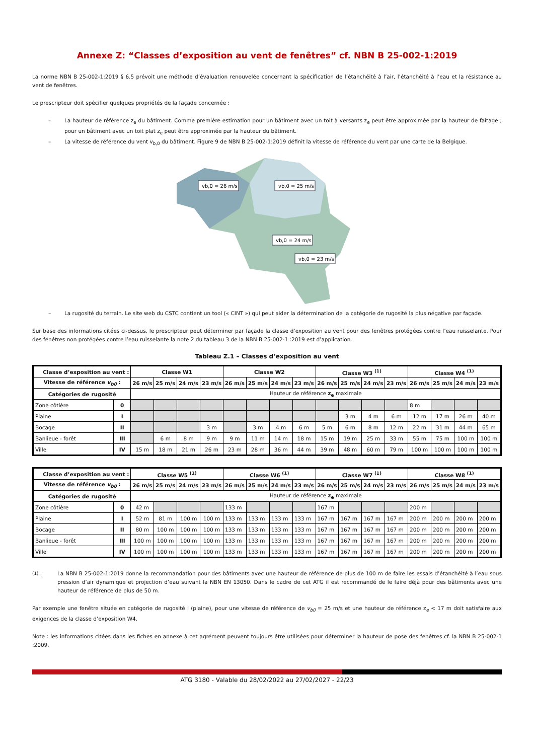Annexe Z: “Classes d’exposition au vent de fenêtres” cf. NBN B 25-002-1:2019
La norme NBN B 25-002-1:2019 § 6.5 prévoit une méthode d’évaluation renouvelée concernant la spécification de l’étanchéité à l’air, l’étanchéité à l’eau et la résistance au vent de fenêtres.
Le prescripteur doit spécifier quelques propriétés de la façade concernée :
– La hauteur de référence z<sub>e</sub> du bâtiment. Comme première estimation pour un bâtiment avec un toit à versants z<sub>e</sub> peut être approximée par la hauteur de faîtage ; pour un bâtiment avec un toit plat z<sub>e</sub> peut être approximée par la hauteur du bâtiment.
– La vitesse de référence du vent v<sub>b,0</sub> du bâtiment. Figure 9 de NBN B 25-002-1:2019 définit la vitesse de référence du vent par une carte de la Belgique.
vb,0 = 26 m/s
vb,0 = 25 m/s
vb,0 = 24 m/s
vb,0 = 23 m/s
– La rugosité du terrain. Le site web du CSTC contient un tool (« CINT ») qui peut aider la détermination de la catégorie de rugosité la plus négative par façade.
Sur base des informations citées ci-dessus, le prescripteur peut déterminer par façade la classe d’exposition au vent pour des fenêtres protégées contre l’eau ruisselante. Pour des fenêtres non protégées contre l’eau ruisselante la note 2 du tableau 3 de la NBN B 25-002-1 :2019 est d’application.
Tableau Z.1 – Classes d’exposition au vent
| Classe d’exposition au vent : | | Classe W1 | | | | Classe W2 | | | | Classe W3 <sup>(1)</sup> | | | | Classe W4 <sup>(1)</sup> | | | |
| --- | --- | --- | --- | --- | --- | --- | --- | --- | --- | --- | --- | --- | --- | --- | --- | --- | --- |
| Vitesse de référence v<sub>b0</sub> : | | 26 m/s | 25 m/s | 24 m/s | 23 m/s | 26 m/s | 25 m/s | 24 m/s | 23 m/s | 26 m/s | 25 m/s | 24 m/s | 23 m/s | 26 m/s | 25 m/s | 24 m/s | 23 m/s |
| Catégories de rugosité | | Hauteur de référence z<sub>e</sub> maximale | | | | | | | | | | | | | | | |
| Zone côtière | 0 | | | | | | | | | | | | | 8 m | | | |
| Plaine | I | | | | | | | | | | 3 m | 4 m | 6 m | 12 m | 17 m | 26 m | 40 m |
| Bocage | II | | | | 3 m | | 3 m | 4 m | 6 m | 5 m | 6 m | 8 m | 12 m | 22 m | 31 m | 44 m | 65 m |
| Banlieue - forêt | III | | 6 m | 8 m | 9 m | 9 m | 11 m | 14 m | 18 m | 15 m | 19 m | 25 m | 33 m | 55 m | 75 m | 100 m | 100 m |
| Ville | IV | 15 m | 18 m | 21 m | 26 m | 23 m | 28 m | 36 m | 44 m | 39 m | 48 m | 60 m | 79 m | 100 m | 100 m | 100 m | 100 m |
| Classe d’exposition au vent : | | Classe W5 <sup>(1)</sup> | | | | Classe W6 <sup>(1)</sup> | | | | Classe W7 <sup>(1)</sup> | | | | Classe W8 <sup>(1)</sup> | | | |
| --- | --- | --- | --- | --- | --- | --- | --- | --- | --- | --- | --- | --- | --- | --- | --- | --- | --- |
| Vitesse de référence v<sub>b0</sub> : | | 26 m/s | 25 m/s | 24 m/s | 23 m/s | 26 m/s | 25 m/s | 24 m/s | 23 m/s | 26 m/s | 25 m/s | 24 m/s | 23 m/s | 26 m/s | 25 m/s | 24 m/s | 23 m/s |
| Catégories de rugosité | | Hauteur de référence z<sub>e</sub> maximale | | | | | | | | | | | | | | | |
| Zone côtière | 0 | 42 m | | | | 133 m | | | | 167 m | | | | 200 m | | | |
| Plaine | I | 52 m | 81 m | 100 m | 100 m | 133 m | 133 m | 133 m | 133 m | 167 m | 167 m | 167 m | 167 m | 200 m | 200 m | 200 m | 200 m |
| Bocage | II | 80 m | 100 m | 100 m | 100 m | 133 m | 133 m | 133 m | 133 m | 167 m | 167 m | 167 m | 167 m | 200 m | 200 m | 200 m | 200 m |
| Banlieue - forêt | III | 100 m | 100 m | 100 m | 100 m | 133 m | 133 m | 133 m | 133 m | 167 m | 167 m | 167 m | 167 m | 200 m | 200 m | 200 m | 200 m |
| Ville | IV | 100 m | 100 m | 100 m | 100 m | 133 m | 133 m | 133 m | 133 m | 167 m | 167 m | 167 m | 167 m | 200 m | 200 m | 200 m | 200 m |
<sup>(1)</sup> : La NBN B 25-002-1:2019 donne la recommandation pour des bâtiments avec une hauteur de référence de plus de 100 m de faire les essais d’étanchéité à l’eau sous pression d’air dynamique et projection d’eau suivant la NBN EN 13050. Dans le cadre de cet ATG il est recommandé de le faire déjà pour des bâtiments avec une hauteur de référence de plus de 50 m.
Par exemple une fenêtre située en catégorie de rugosité I (plaine), pour une vitesse de référence de v<sub>b0</sub> = 25 m/s et une hauteur de référence z<sub>e</sub> < 17 m doit satisfaire aux exigences de la classe d’exposition W4.
Note : les informations citées dans les fiches en annexe à cet agrément peuvent toujours être utilisées pour déterminer la hauteur de pose des fenêtres cf. la NBN B 25-002-1 :2009.
ATG 3180 - Valable du 28/02/2022 au 27/02/2027 - 22/23